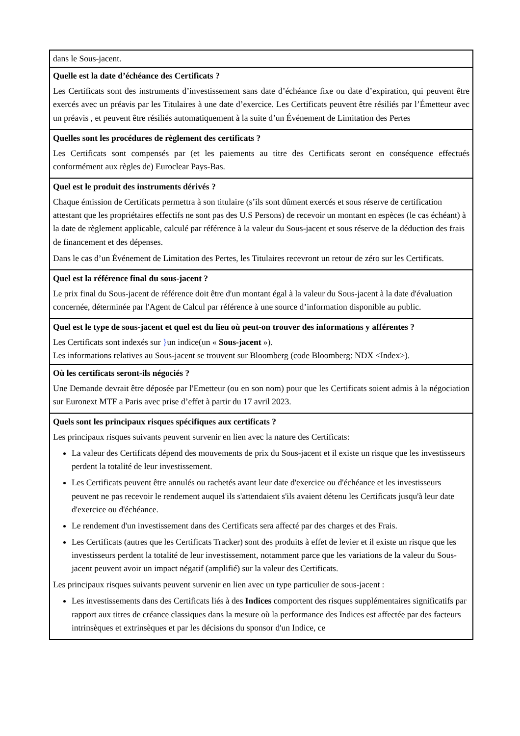| dans le Sous-jacent. |
| Quelle est la date d’échéance des Certificats ? Les Certificats sont des instruments d’investissement sans date d’échéance fixe ou date d’expiration, qui peuvent être exercés avec un préavis par les Titulaires à une date d’exercice. Les Certificats peuvent être résiliés par l’Émetteur avec un préavis , et peuvent être résiliés automatiquement à la suite d’un Événement de Limitation des Pertes |
| Quelles sont les procédures de règlement des certificats ? Les Certificats sont compensés par (et les paiements au titre des Certificats seront en conséquence effectués conformément aux règles de) Euroclear Pays-Bas. |
| Quel est le produit des instruments dérivés ? Chaque émission de Certificats permettra à son titulaire (s’ils sont dûment exercés et sous réserve de certification attestant que les propriétaires effectifs ne sont pas des U.S Persons) de recevoir un montant en espèces (le cas échéant) à la date de règlement applicable, calculé par référence à la valeur du Sous-jacent et sous réserve de la déduction des frais de financement et des dépenses. Dans le cas d’un Événement de Limitation des Pertes, les Titulaires recevront un retour de zéro sur les Certificats. |
| Quel est la référence final du sous-jacent ? Le prix final du Sous-jacent de référence doit être d'un montant égal à la valeur du Sous-jacent à la date d'évaluation concernée, déterminée par l'Agent de Calcul par référence à une source d’information disponible au public. |
| Quel est le type de sous-jacent et quel est du lieu où peut-on trouver des informations y afférentes ? Les Certificats sont indexés sur } un indice(un « Sous-jacent »). Les informations relatives au Sous-jacent se trouvent sur Bloomberg (code Bloomberg: NDX <Index>). |
| Où les certificats seront-ils négociés ? Une Demande devrait être déposée par l'Emetteur (ou en son nom) pour que les Certificats soient admis à la négociation sur Euronext MTF a Paris avec prise d’effet à partir du 17 avril 2023. |
| Quels sont les principaux risques spécifiques aux certificats ? Les principaux risques suivants peuvent survenir en lien avec la nature des Certificats: La valeur des Certificats dépend des mouvements de prix du Sous-jacent et il existe un risque que les investisseurs perdent la totalité de leur investissement. Les Certificats peuvent être annulés ou rachetés avant leur date d'exercice ou d'échéance et les investisseurs peuvent ne pas recevoir le rendement auquel ils s'attendaient s'ils avaient détenu les Certificats jusqu'à leur date d'exercice ou d'échéance. Le rendement d'un investissement dans des Certificats sera affecté par des charges et des Frais. Les Certificats (autres que les Certificats Tracker) sont des produits à effet de levier et il existe un risque que les investisseurs perdent la totalité de leur investissement, notamment parce que les variations de la valeur du Sous-jacent peuvent avoir un impact négatif (amplifié) sur la valeur des Certificats. Les principaux risques suivants peuvent survenir en lien avec un type particulier de sous-jacent : Les investissements dans des Certificats liés à des Indices comportent des risques supplémentaires significatifs par rapport aux titres de créance classiques dans la mesure où la performance des Indices est affectée par des facteurs intrinsèques et extrinsèques et par les décisions du sponsor d'un Indice, ce |